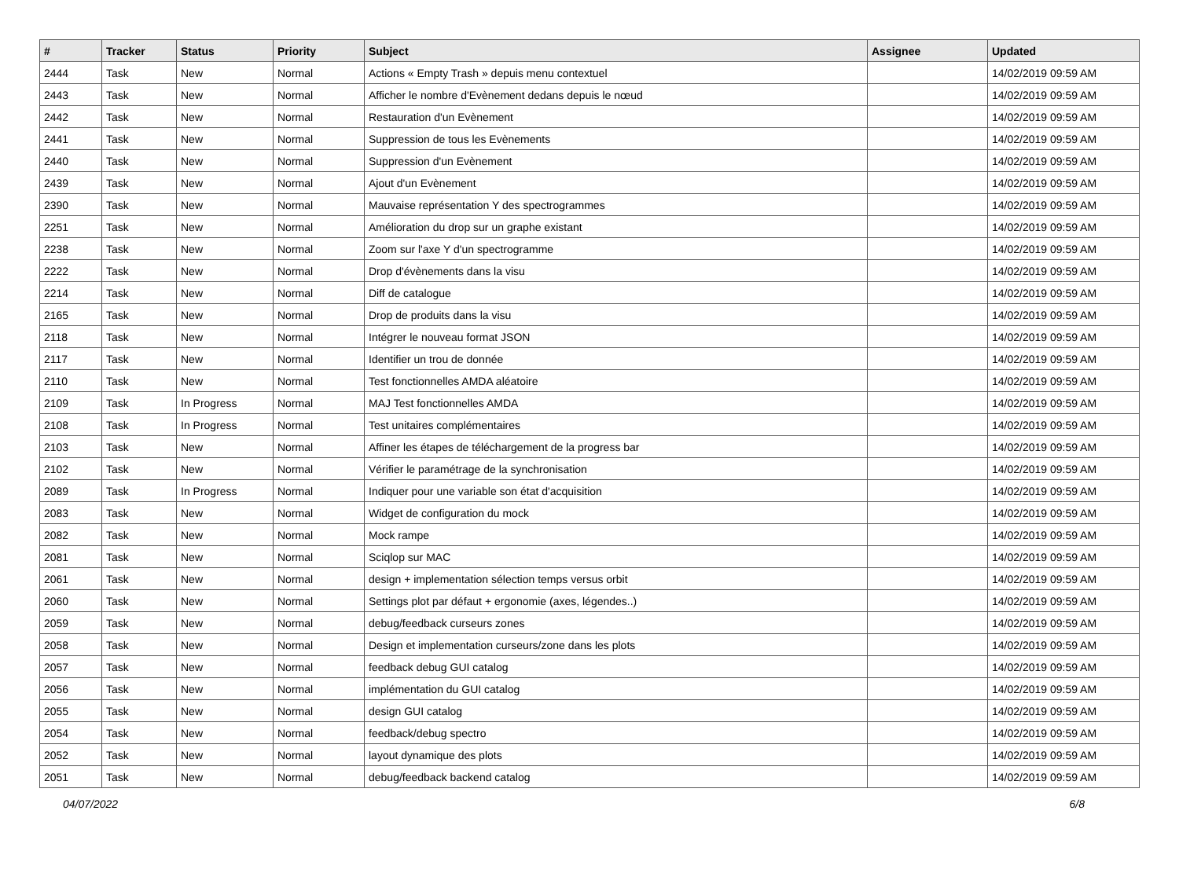| # | Tracker | Status | Priority | Subject | Assignee | Updated |
| --- | --- | --- | --- | --- | --- | --- |
| 2444 | Task | New | Normal | Actions « Empty Trash » depuis menu contextuel | | 14/02/2019 09:59 AM |
| 2443 | Task | New | Normal | Afficher le nombre d'Evènement dedans depuis le nœud | | 14/02/2019 09:59 AM |
| 2442 | Task | New | Normal | Restauration d'un Evènement | | 14/02/2019 09:59 AM |
| 2441 | Task | New | Normal | Suppression de tous les Evènements | | 14/02/2019 09:59 AM |
| 2440 | Task | New | Normal | Suppression d'un Evènement | | 14/02/2019 09:59 AM |
| 2439 | Task | New | Normal | Ajout d'un Evènement | | 14/02/2019 09:59 AM |
| 2390 | Task | New | Normal | Mauvaise représentation Y des spectrogrammes | | 14/02/2019 09:59 AM |
| 2251 | Task | New | Normal | Amélioration du drop sur un graphe existant | | 14/02/2019 09:59 AM |
| 2238 | Task | New | Normal | Zoom sur l'axe Y d'un spectrogramme | | 14/02/2019 09:59 AM |
| 2222 | Task | New | Normal | Drop d'évènements dans la visu | | 14/02/2019 09:59 AM |
| 2214 | Task | New | Normal | Diff de catalogue | | 14/02/2019 09:59 AM |
| 2165 | Task | New | Normal | Drop de produits dans la visu | | 14/02/2019 09:59 AM |
| 2118 | Task | New | Normal | Intégrer le nouveau format JSON | | 14/02/2019 09:59 AM |
| 2117 | Task | New | Normal | Identifier un trou de donnée | | 14/02/2019 09:59 AM |
| 2110 | Task | New | Normal | Test fonctionnelles AMDA aléatoire | | 14/02/2019 09:59 AM |
| 2109 | Task | In Progress | Normal | MAJ Test fonctionnelles AMDA | | 14/02/2019 09:59 AM |
| 2108 | Task | In Progress | Normal | Test unitaires complémentaires | | 14/02/2019 09:59 AM |
| 2103 | Task | New | Normal | Affiner les étapes de téléchargement de la progress bar | | 14/02/2019 09:59 AM |
| 2102 | Task | New | Normal | Vérifier le paramétrage de la synchronisation | | 14/02/2019 09:59 AM |
| 2089 | Task | In Progress | Normal | Indiquer pour une variable son état d'acquisition | | 14/02/2019 09:59 AM |
| 2083 | Task | New | Normal | Widget de configuration du mock | | 14/02/2019 09:59 AM |
| 2082 | Task | New | Normal | Mock rampe | | 14/02/2019 09:59 AM |
| 2081 | Task | New | Normal | Sciqlop sur MAC | | 14/02/2019 09:59 AM |
| 2061 | Task | New | Normal | design + implementation sélection temps versus orbit | | 14/02/2019 09:59 AM |
| 2060 | Task | New | Normal | Settings plot par défaut + ergonomie (axes, légendes..) | | 14/02/2019 09:59 AM |
| 2059 | Task | New | Normal | debug/feedback curseurs zones | | 14/02/2019 09:59 AM |
| 2058 | Task | New | Normal | Design et implementation curseurs/zone dans les plots | | 14/02/2019 09:59 AM |
| 2057 | Task | New | Normal | feedback debug GUI catalog | | 14/02/2019 09:59 AM |
| 2056 | Task | New | Normal | implémentation du GUI catalog | | 14/02/2019 09:59 AM |
| 2055 | Task | New | Normal | design GUI catalog | | 14/02/2019 09:59 AM |
| 2054 | Task | New | Normal | feedback/debug spectro | | 14/02/2019 09:59 AM |
| 2052 | Task | New | Normal | layout dynamique des plots | | 14/02/2019 09:59 AM |
| 2051 | Task | New | Normal | debug/feedback backend catalog | | 14/02/2019 09:59 AM |
04/07/2022 6/8